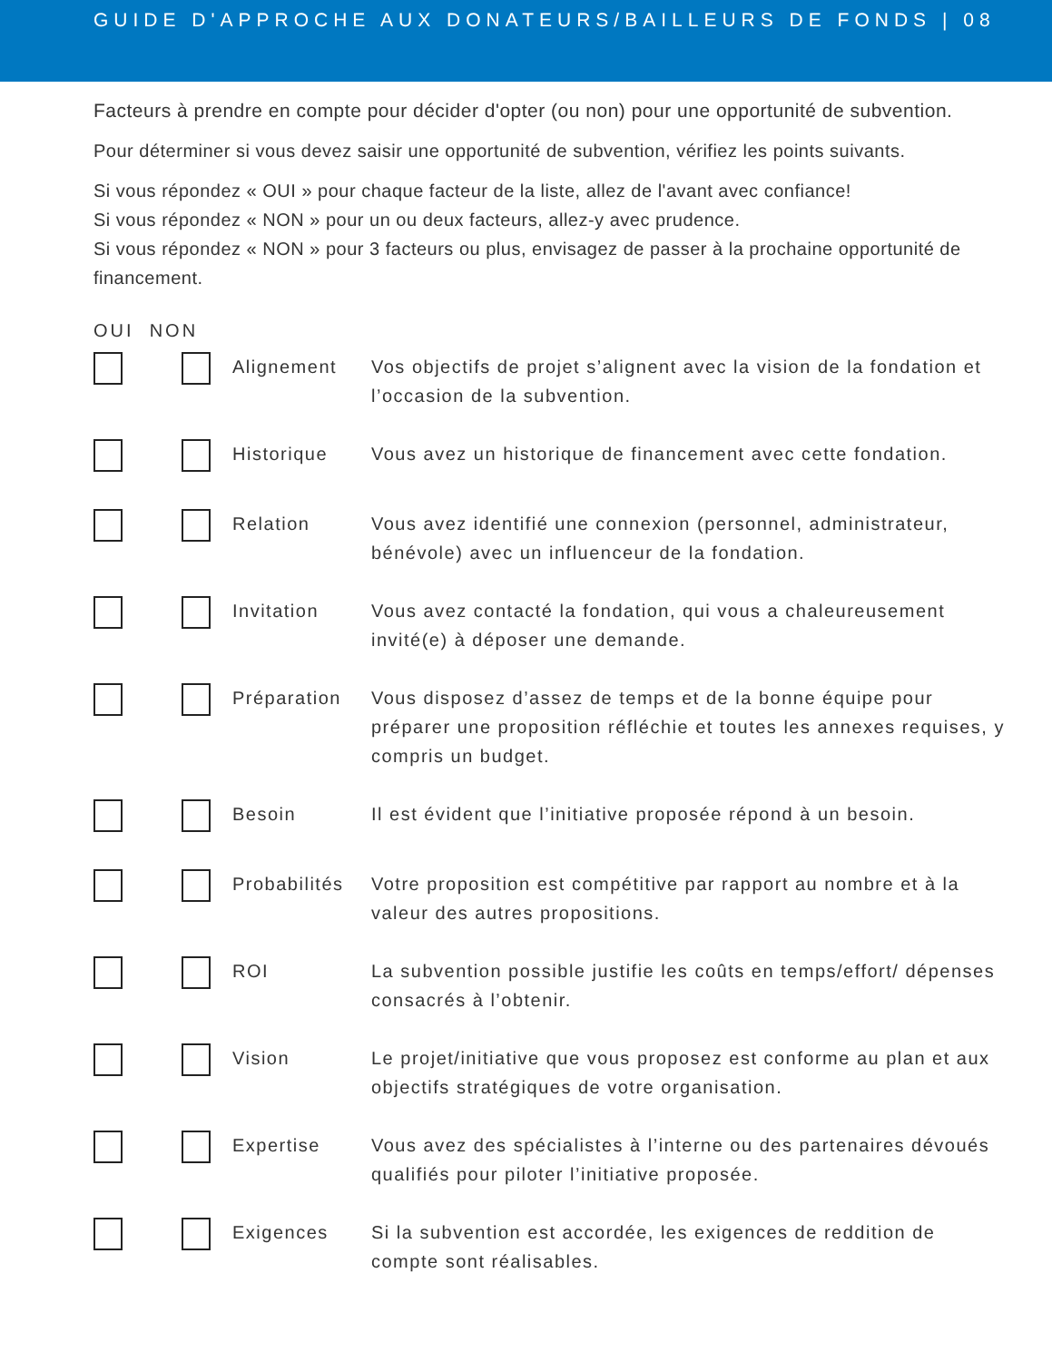GUIDE D'APPROCHE AUX DONATEURS/BAILLEURS DE FONDS | 08
Facteurs à prendre en compte pour décider d'opter (ou non) pour une opportunité de subvention.
Pour déterminer si vous devez saisir une opportunité de subvention, vérifiez les points suivants.
Si vous répondez « OUI » pour chaque facteur de la liste, allez de l'avant avec confiance!
Si vous répondez « NON » pour un ou deux facteurs, allez-y avec prudence.
Si vous répondez « NON » pour 3 facteurs ou plus, envisagez de passer à la prochaine opportunité de financement.
OUI NON
| | | Alignement | Vos objectifs de projet s’alignent avec la vision de la fondation et l’occasion de la subvention. |
| | | Historique | Vous avez un historique de financement avec cette fondation. |
| | | Relation | Vous avez identifié une connexion (personnel, administrateur, bénévole) avec un influenceur de la fondation. |
| | | Invitation | Vous avez contacté la fondation, qui vous a chaleureusement invité(e) à déposer une demande. |
| | | Préparation | Vous disposez d’assez de temps et de la bonne équipe pour préparer une proposition réfléchie et toutes les annexes requises, y compris un budget. |
| | | Besoin | Il est évident que l’initiative proposée répond à un besoin. |
| | | Probabilités | Votre proposition est compétitive par rapport au nombre et à la valeur des autres propositions. |
| | | ROI | La subvention possible justifie les coûts en temps/effort/ dépenses consacrés à l’obtenir. |
| | | Vision | Le projet/initiative que vous proposez est conforme au plan et aux objectifs stratégiques de votre organisation. |
| | | Expertise | Vous avez des spécialistes à l’interne ou des partenaires dévoués qualifiés pour piloter l’initiative proposée. |
| | | Exigences | Si la subvention est accordée, les exigences de reddition de compte sont réalisables. |